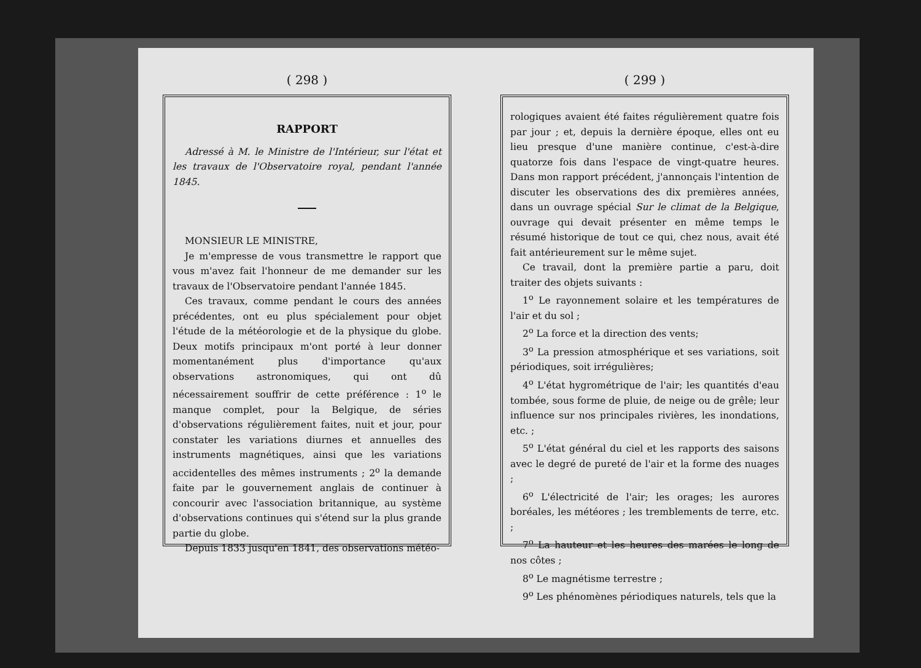( 298 )
RAPPORT
Adressé à M. le Ministre de l'Intérieur, sur l'état et les travaux de l'Observatoire royal, pendant l'année 1845.
MONSIEUR LE MINISTRE,
Je m'empresse de vous transmettre le rapport que vous m'avez fait l'honneur de me demander sur les travaux de l'Observatoire pendant l'année 1845.
Ces travaux, comme pendant le cours des années précédentes, ont eu plus spécialement pour objet l'étude de la météorologie et de la physique du globe. Deux motifs principaux m'ont porté à leur donner momentanément plus d'importance qu'aux observations astronomiques, qui ont dû nécessairement souffrir de cette préférence : 1<sup>o</sup> le manque complet, pour la Belgique, de séries d'observations régulièrement faites, nuit et jour, pour constater les variations diurnes et annuelles des instruments magnétiques, ainsi que les variations accidentelles des mêmes instruments ; 2<sup>o</sup> la demande faite par le gouvernement anglais de continuer à concourir avec l'association britannique, au système d'observations continues qui s'étend sur la plus grande partie du globe.
Depuis 1833 jusqu'en 1841, des observations météo-
( 299 )
rologiques avaient été faites régulièrement quatre fois par jour ; et, depuis la dernière époque, elles ont eu lieu presque d'une manière continue, c'est-à-dire quatorze fois dans l'espace de vingt-quatre heures. Dans mon rapport précédent, j'annonçais l'intention de discuter les observations des dix premières années, dans un ouvrage spécial Sur le climat de la Belgique, ouvrage qui devait présenter en même temps le résumé historique de tout ce qui, chez nous, avait été fait antérieurement sur le même sujet.
Ce travail, dont la première partie a paru, doit traiter des objets suivants :
1<sup>o</sup> Le rayonnement solaire et les températures de l'air et du sol ;
2<sup>o</sup> La force et la direction des vents;
3<sup>o</sup> La pression atmosphérique et ses variations, soit périodiques, soit irrégulières;
4<sup>o</sup> L'état hygrométrique de l'air; les quantités d'eau tombée, sous forme de pluie, de neige ou de grêle; leur influence sur nos principales rivières, les inondations, etc. ;
5<sup>o</sup> L'état général du ciel et les rapports des saisons avec le degré de pureté de l'air et la forme des nuages ;
6<sup>o</sup> L'électricité de l'air; les orages; les aurores boréales, les météores ; les tremblements de terre, etc. ;
7<sup>o</sup> La hauteur et les heures des marées le long de nos côtes ;
8<sup>o</sup> Le magnétisme terrestre ;
9<sup>o</sup> Les phénomènes périodiques naturels, tels que la